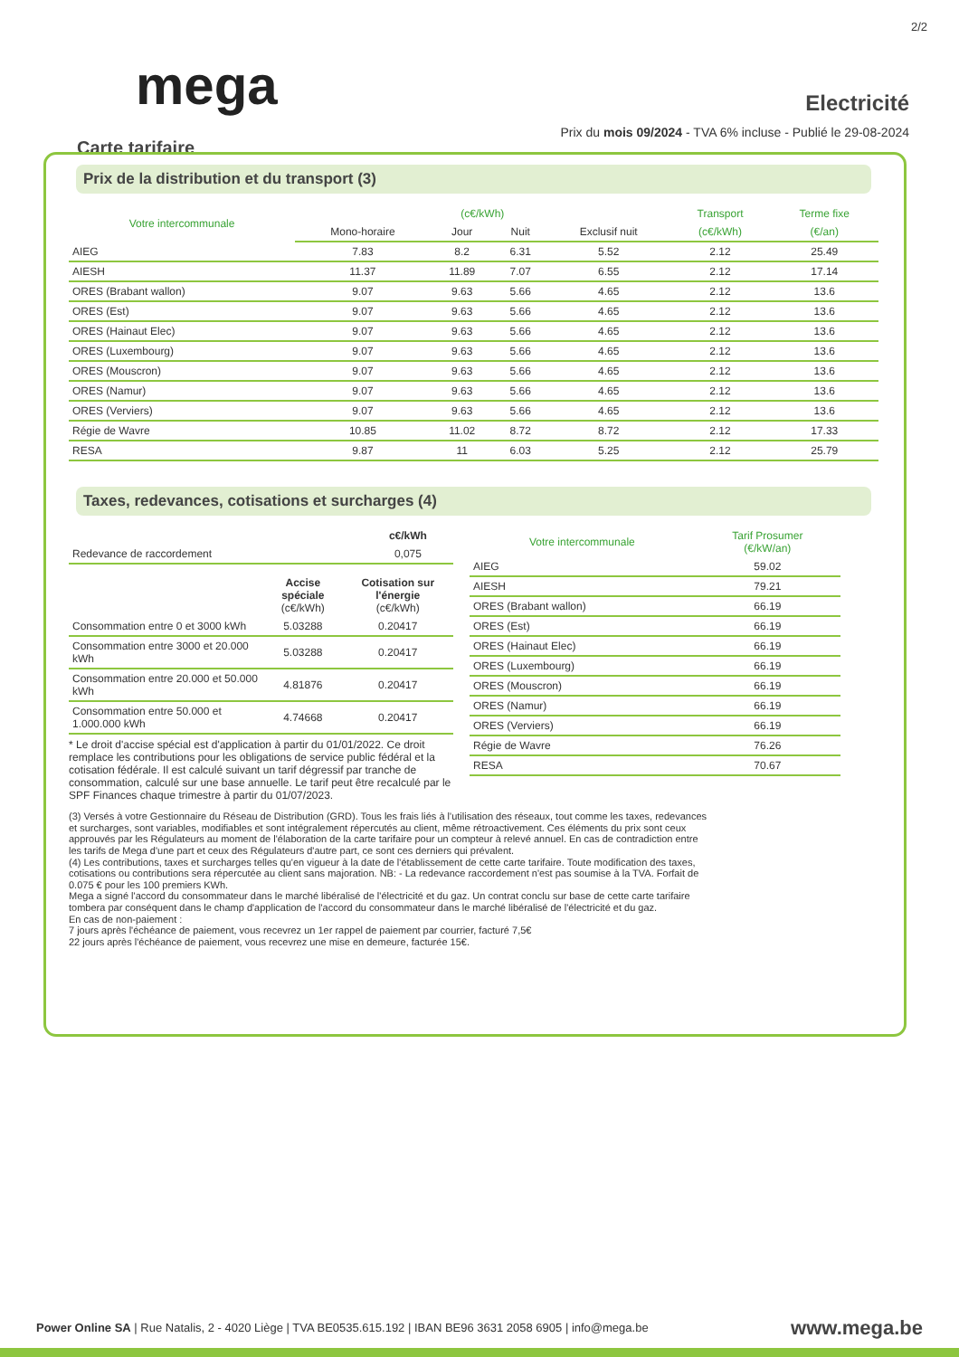2/2
mega Electricité
Prix du mois 09/2024 - TVA 6% incluse - Publié le 29-08-2024
Carte tarifaire
Prix de la distribution et du transport (3)
| Votre intercommunale | (c€/kWh) | | | | Transport | Terme fixe |
| --- | --- | --- | --- | --- | --- | --- |
| | Mono-horaire | Jour | Nuit | Exclusif nuit | (c€/kWh) | (€/an) |
| AIEG | 7.83 | 8.2 | 6.31 | 5.52 | 2.12 | 25.49 |
| AIESH | 11.37 | 11.89 | 7.07 | 6.55 | 2.12 | 17.14 |
| ORES (Brabant wallon) | 9.07 | 9.63 | 5.66 | 4.65 | 2.12 | 13.6 |
| ORES (Est) | 9.07 | 9.63 | 5.66 | 4.65 | 2.12 | 13.6 |
| ORES (Hainaut Elec) | 9.07 | 9.63 | 5.66 | 4.65 | 2.12 | 13.6 |
| ORES (Luxembourg) | 9.07 | 9.63 | 5.66 | 4.65 | 2.12 | 13.6 |
| ORES (Mouscron) | 9.07 | 9.63 | 5.66 | 4.65 | 2.12 | 13.6 |
| ORES (Namur) | 9.07 | 9.63 | 5.66 | 4.65 | 2.12 | 13.6 |
| ORES (Verviers) | 9.07 | 9.63 | 5.66 | 4.65 | 2.12 | 13.6 |
| Régie de Wavre | 10.85 | 11.02 | 8.72 | 8.72 | 2.12 | 17.33 |
| RESA | 9.87 | 11 | 6.03 | 5.25 | 2.12 | 25.79 |
Taxes, redevances, cotisations et surcharges (4)
| | c€/kWh |
| --- | --- |
| Redevance de raccordement | 0,075 |
| | Accise spéciale (c€/kWh) | Cotisation sur l'énergie (c€/kWh) |
| --- | --- | --- |
| Consommation entre 0 et 3000 kWh | 5.03288 | 0.20417 |
| Consommation entre 3000 et 20.000 kWh | 5.03288 | 0.20417 |
| Consommation entre 20.000 et 50.000 kWh | 4.81876 | 0.20417 |
| Consommation entre 50.000 et 1.000.000 kWh | 4.74668 | 0.20417 |
* Le droit d'accise spécial est d'application à partir du 01/01/2022. Ce droit remplace les contributions pour les obligations de service public fédéral et la cotisation fédérale. Il est calculé suivant un tarif dégressif par tranche de consommation, calculé sur une base annuelle. Le tarif peut être recalculé par le SPF Finances chaque trimestre à partir du 01/07/2023.
| Votre intercommunale | Tarif Prosumer (€/kW/an) |
| --- | --- |
| AIEG | 59.02 |
| AIESH | 79.21 |
| ORES (Brabant wallon) | 66.19 |
| ORES (Est) | 66.19 |
| ORES (Hainaut Elec) | 66.19 |
| ORES (Luxembourg) | 66.19 |
| ORES (Mouscron) | 66.19 |
| ORES (Namur) | 66.19 |
| ORES (Verviers) | 66.19 |
| Régie de Wavre | 76.26 |
| RESA | 70.67 |
(3) Versés à votre Gestionnaire du Réseau de Distribution (GRD). Tous les frais liés à l'utilisation des réseaux, tout comme les taxes, redevances et surcharges, sont variables, modifiables et sont intégralement répercutés au client, même rétroactivement. Ces éléments du prix sont ceux approuvés par les Régulateurs au moment de l'élaboration de la carte tarifaire pour un compteur à relevé annuel. En cas de contradiction entre les tarifs de Mega d'une part et ceux des Régulateurs d'autre part, ce sont ces derniers qui prévalent.
(4) Les contributions, taxes et surcharges telles qu'en vigueur à la date de l'établissement de cette carte tarifaire. Toute modification des taxes, cotisations ou contributions sera répercutée au client sans majoration. NB: - La redevance raccordement n'est pas soumise à la TVA. Forfait de 0.075 € pour les 100 premiers KWh.
Mega a signé l'accord du consommateur dans le marché libéralisé de l'électricité et du gaz. Un contrat conclu sur base de cette carte tarifaire tombera par conséquent dans le champ d'application de l'accord du consommateur dans le marché libéralisé de l'électricité et du gaz.
En cas de non-paiement :
7 jours après l'échéance de paiement, vous recevrez un 1er rappel de paiement par courrier, facturé 7,5€
22 jours après l'échéance de paiement, vous recevrez une mise en demeure, facturée 15€.
Power Online SA | Rue Natalis, 2 - 4020 Liège | TVA BE0535.615.192 | IBAN BE96 3631 2058 6905 | info@mega.be
www.mega.be